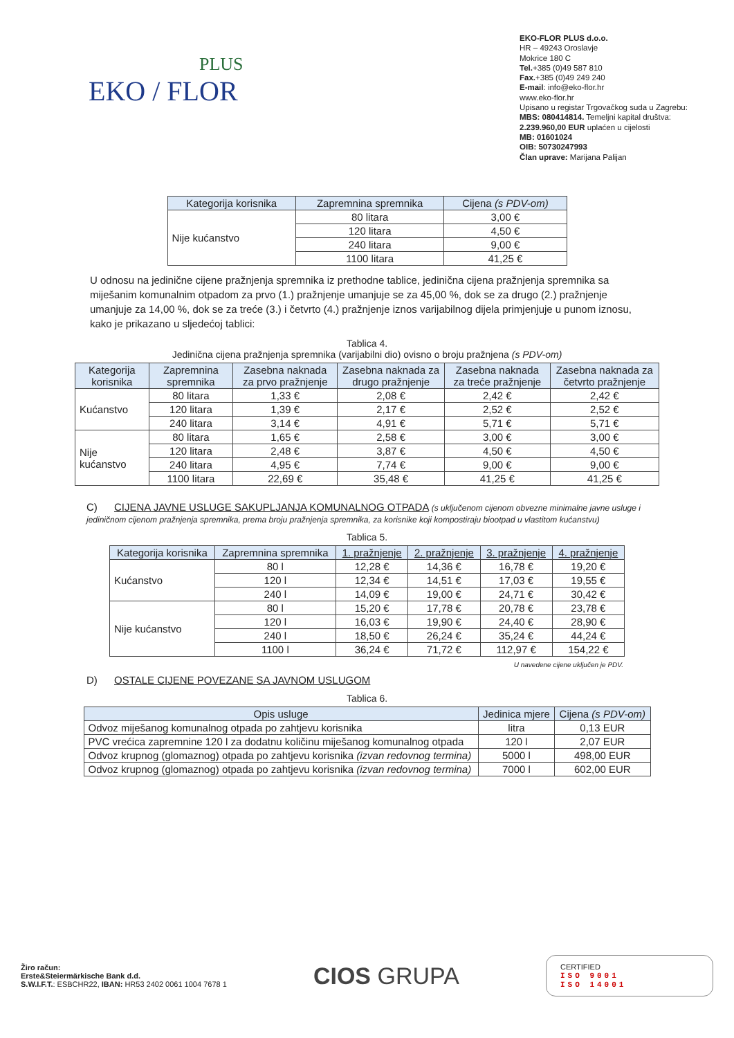PLUS
EKO / FLOR
EKO-FLOR PLUS d.o.o.
HR – 49243 Oroslavje
Mokrice 180 C
Tel.+385 (0)49 587 810
Fax.+385 (0)49 249 240
E-mail: info@eko-flor.hr
www.eko-flor.hr
Upisano u registar Trgovačkog suda u Zagrebu:
MBS: 080414814. Temeljni kapital društva:
2.239.960,00 EUR uplaćen u cijelosti
MB: 01601024
OIB: 50730247993
Član uprave: Marijana Palijan
| Kategorija korisnika | Zapremnina spremnika | Cijena (s PDV-om) |
| --- | --- | --- |
| Nije kućanstvo | 80 litara | 3,00 € |
| | 120 litara | 4,50 € |
| | 240 litara | 9,00 € |
| | 1100 litara | 41,25 € |
U odnosu na jedinične cijene pražnjenja spremnika iz prethodne tablice, jedinična cijena pražnjenja spremnika sa miješanim komunalnim otpadom za prvo (1.) pražnjenje umanjuje se za 45,00 %, dok se za drugo (2.) pražnjenje umanjuje za 14,00 %, dok se za treće (3.) i četvrto (4.) pražnjenje iznos varijabilnog dijela primjenjuje u punom iznosu, kako je prikazano u sljedećoj tablici:
Tablica 4.
Jedinična cijena pražnjenja spremnika (varijabilni dio) ovisno o broju pražnjena (s PDV-om)
| Kategorija korisnika | Zapremnina spremnika | Zasebna naknada za prvo pražnjenje | Zasebna naknada za drugo pražnjenje | Zasebna naknada za treće pražnjenje | Zasebna naknada za četvrto pražnjenje |
| --- | --- | --- | --- | --- | --- |
| Kućanstvo | 80 litara | 1,33 € | 2,08 € | 2,42 € | 2,42 € |
| | 120 litara | 1,39 € | 2,17 € | 2,52 € | 2,52 € |
| | 240 litara | 3,14 € | 4,91 € | 5,71 € | 5,71 € |
| Nije kućanstvo | 80 litara | 1,65 € | 2,58 € | 3,00 € | 3,00 € |
| | 120 litara | 2,48 € | 3,87 € | 4,50 € | 4,50 € |
| | 240 litara | 4,95 € | 7,74 € | 9,00 € | 9,00 € |
| | 1100 litara | 22,69 € | 35,48 € | 41,25 € | 41,25 € |
C) CIJENA JAVNE USLUGE SAKUPLJANJA KOMUNALNOG OTPADA (s uključenom cijenom obvezne minimalne javne usluge i jediničnom cijenom pražnjenja spremnika, prema broju pražnjenja spremnika, za korisnike koji kompostiraju biootpad u vlastitom kućanstvu)
Tablica 5.
| Kategorija korisnika | Zapremnina spremnika | 1. pražnjenje | 2. pražnjenje | 3. pražnjenje | 4. pražnjenje |
| --- | --- | --- | --- | --- | --- |
| Kućanstvo | 80 l | 12,28 € | 14,36 € | 16,78 € | 19,20 € |
| | 120 l | 12,34 € | 14,51 € | 17,03 € | 19,55 € |
| | 240 l | 14,09 € | 19,00 € | 24,71 € | 30,42 € |
| Nije kućanstvo | 80 l | 15,20 € | 17,78 € | 20,78 € | 23,78 € |
| | 120 l | 16,03 € | 19,90 € | 24,40 € | 28,90 € |
| | 240 l | 18,50 € | 26,24 € | 35,24 € | 44,24 € |
| | 1100 l | 36,24 € | 71,72 € | 112,97 € | 154,22 € |
U navedene cijene uključen je PDV.
D) OSTALE CIJENE POVEZANE SA JAVNOM USLUGOM
Tablica 6.
| Opis usluge | Jedinica mjere | Cijena (s PDV-om) |
| --- | --- | --- |
| Odvoz miješanog komunalnog otpada po zahtjevu korisnika | litra | 0,13 EUR |
| PVC vrećica zapremnine 120 l za dodatnu količinu miješanog komunalnog otpada | 120 l | 2,07 EUR |
| Odvoz krupnog (glomaznog) otpada po zahtjevu korisnika (izvan redovnog termina) | 5000 l | 498,00 EUR |
| Odvoz krupnog (glomaznog) otpada po zahtjevu korisnika (izvan redovnog termina) | 7000 l | 602,00 EUR |
Žiro račun:
Erste&Steiermärkische Bank d.d.
S.W.I.F.T.: ESBCHR22, IBAN: HR53 2402 0061 1004 7678 1
CIOS GRUPA
CERTIFIED
ISO 9001
ISO 14001